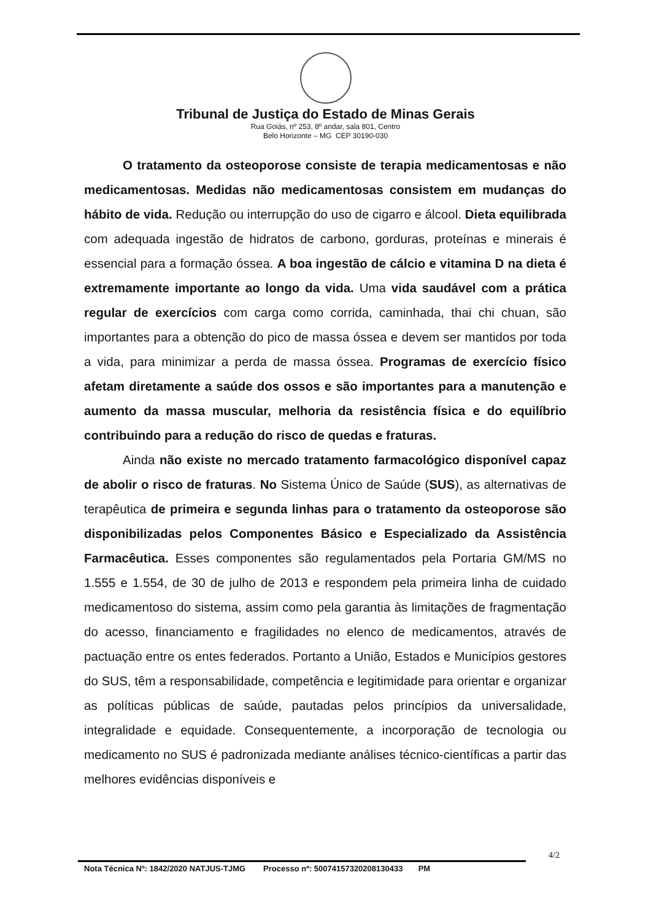Tribunal de Justiça do Estado de Minas Gerais
Rua Goiás, nº 253, 8º andar, sala 801, Centro
Belo Horizonte – MG CEP 30190-030
O tratamento da osteoporose consiste de terapia medicamentosas e não medicamentosas. Medidas não medicamentosas consistem em mudanças do hábito de vida. Redução ou interrupção do uso de cigarro e álcool. Dieta equilibrada com adequada ingestão de hidratos de carbono, gorduras, proteínas e minerais é essencial para a formação óssea. A boa ingestão de cálcio e vitamina D na dieta é extremamente importante ao longo da vida. Uma vida saudável com a prática regular de exercícios com carga como corrida, caminhada, thai chi chuan, são importantes para a obtenção do pico de massa óssea e devem ser mantidos por toda a vida, para minimizar a perda de massa óssea. Programas de exercício físico afetam diretamente a saúde dos ossos e são importantes para a manutenção e aumento da massa muscular, melhoria da resistência física e do equilíbrio contribuindo para a redução do risco de quedas e fraturas.
Ainda não existe no mercado tratamento farmacológico disponível capaz de abolir o risco de fraturas. No Sistema Único de Saúde (SUS), as alternativas de terapêutica de primeira e segunda linhas para o tratamento da osteoporose são disponibilizadas pelos Componentes Básico e Especializado da Assistência Farmacêutica. Esses componentes são regulamentados pela Portaria GM/MS no 1.555 e 1.554, de 30 de julho de 2013 e respondem pela primeira linha de cuidado medicamentoso do sistema, assim como pela garantia às limitações de fragmentação do acesso, financiamento e fragilidades no elenco de medicamentos, através de pactuação entre os entes federados. Portanto a União, Estados e Municípios gestores do SUS, têm a responsabilidade, competência e legitimidade para orientar e organizar as políticas públicas de saúde, pautadas pelos princípios da universalidade, integralidade e equidade. Consequentemente, a incorporação de tecnologia ou medicamento no SUS é padronizada mediante análises técnico-científicas a partir das melhores evidências disponíveis e
4/2
Nota Técnica Nº: 1842/2020 NATJUS-TJMG Processo nº: 50074157320208130433 PM